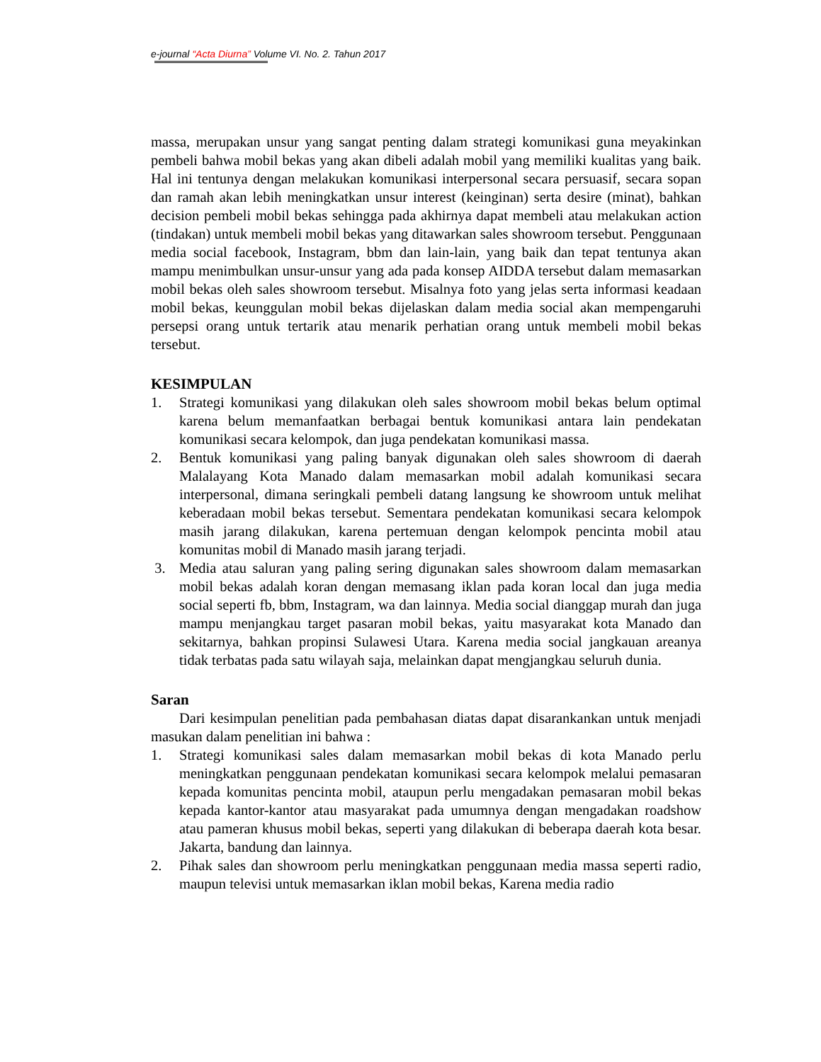e-journal “Acta Diurna” Volume VI. No. 2. Tahun 2017
massa, merupakan unsur yang sangat penting dalam strategi komunikasi guna meyakinkan pembeli bahwa mobil bekas yang akan dibeli adalah mobil yang memiliki kualitas yang baik. Hal ini tentunya dengan melakukan komunikasi interpersonal secara persuasif, secara sopan dan ramah akan lebih meningkatkan unsur interest (keinginan) serta desire (minat), bahkan decision pembeli mobil bekas sehingga pada akhirnya dapat membeli atau melakukan action (tindakan) untuk membeli mobil bekas yang ditawarkan sales showroom tersebut. Penggunaan media social facebook, Instagram, bbm dan lain-lain, yang baik dan tepat tentunya akan mampu menimbulkan unsur-unsur yang ada pada konsep AIDDA tersebut dalam memasarkan mobil bekas oleh sales showroom tersebut. Misalnya foto yang jelas serta informasi keadaan mobil bekas, keunggulan mobil bekas dijelaskan dalam media social akan mempengaruhi persepsi orang untuk tertarik atau menarik perhatian orang untuk membeli mobil bekas tersebut.
KESIMPULAN
1. Strategi komunikasi yang dilakukan oleh sales showroom mobil bekas belum optimal karena belum memanfaatkan berbagai bentuk komunikasi antara lain pendekatan komunikasi secara kelompok, dan juga pendekatan komunikasi massa.
2. Bentuk komunikasi yang paling banyak digunakan oleh sales showroom di daerah Malalayang Kota Manado dalam memasarkan mobil adalah komunikasi secara interpersonal, dimana seringkali pembeli datang langsung ke showroom untuk melihat keberadaan mobil bekas tersebut. Sementara pendekatan komunikasi secara kelompok masih jarang dilakukan, karena pertemuan dengan kelompok pencinta mobil atau komunitas mobil di Manado masih jarang terjadi.
3. Media atau saluran yang paling sering digunakan sales showroom dalam memasarkan mobil bekas adalah koran dengan memasang iklan pada koran local dan juga media social seperti fb, bbm, Instagram, wa dan lainnya. Media social dianggap murah dan juga mampu menjangkau target pasaran mobil bekas, yaitu masyarakat kota Manado dan sekitarnya, bahkan propinsi Sulawesi Utara. Karena media social jangkauan areanya tidak terbatas pada satu wilayah saja, melainkan dapat mengjangkau seluruh dunia.
Saran
Dari kesimpulan penelitian pada pembahasan diatas dapat disarankankan untuk menjadi masukan dalam penelitian ini bahwa :
1. Strategi komunikasi sales dalam memasarkan mobil bekas di kota Manado perlu meningkatkan penggunaan pendekatan komunikasi secara kelompok melalui pemasaran kepada komunitas pencinta mobil, ataupun perlu mengadakan pemasaran mobil bekas kepada kantor-kantor atau masyarakat pada umumnya dengan mengadakan roadshow atau pameran khusus mobil bekas, seperti yang dilakukan di beberapa daerah kota besar. Jakarta, bandung dan lainnya.
2. Pihak sales dan showroom perlu meningkatkan penggunaan media massa seperti radio, maupun televisi untuk memasarkan iklan mobil bekas, Karena media radio